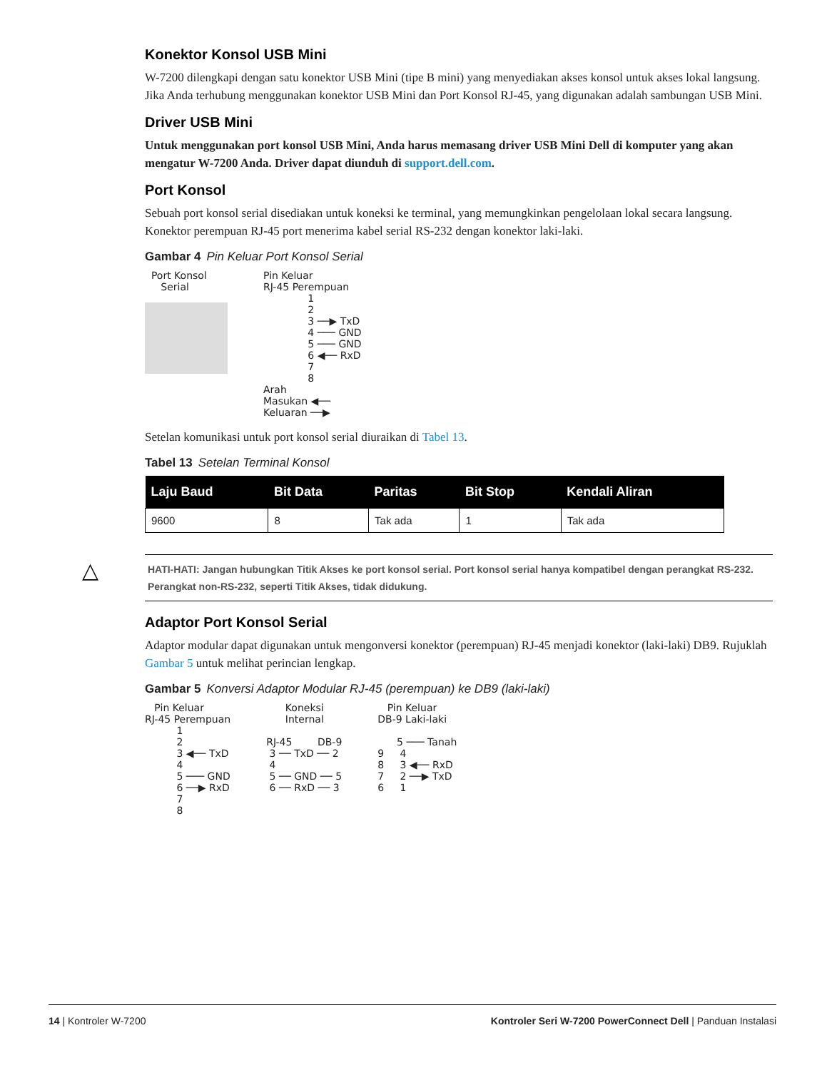Konektor Konsol USB Mini
W-7200 dilengkapi dengan satu konektor USB Mini (tipe B mini) yang menyediakan akses konsol untuk akses lokal langsung. Jika Anda terhubung menggunakan konektor USB Mini dan Port Konsol RJ-45, yang digunakan adalah sambungan USB Mini.
Driver USB Mini
Untuk menggunakan port konsol USB Mini, Anda harus memasang driver USB Mini Dell di komputer yang akan mengatur W-7200 Anda. Driver dapat diunduh di support.dell.com.
Port Konsol
Sebuah port konsol serial disediakan untuk koneksi ke terminal, yang memungkinkan pengelolaan lokal secara langsung. Konektor perempuan RJ-45 port menerima kabel serial RS-232 dengan konektor laki-laki.
Gambar 4 Pin Keluar Port Konsol Serial
Port Konsol Serial
Pin Keluar RJ-45 Perempuan 1 2 3 ──▶ TxD 4 ─── GND 5 ─── GND 6 ◀── RxD 7 8 Arah Masukan ◀── Keluaran ──▶
Setelan komunikasi untuk port konsol serial diuraikan di Tabel 13.
Tabel 13 Setelan Terminal Konsol
| Laju Baud | Bit Data | Paritas | Bit Stop | Kendali Aliran |
| --- | --- | --- | --- | --- |
| 9600 | 8 | Tak ada | 1 | Tak ada |
△ HATI-HATI: Jangan hubungkan Titik Akses ke port konsol serial. Port konsol serial hanya kompatibel dengan perangkat RS-232. Perangkat non-RS-232, seperti Titik Akses, tidak didukung.
Adaptor Port Konsol Serial
Adaptor modular dapat digunakan untuk mengonversi konektor (perempuan) RJ-45 menjadi konektor (laki-laki) DB9. Rujuklah Gambar 5 untuk melihat perincian lengkap.
Gambar 5 Konversi Adaptor Modular RJ-45 (perempuan) ke DB9 (laki-laki)
Pin Keluar RJ-45 Perempuan 1 2 3 ◀── TxD 4 5 ─── GND 6 ──▶ RxD 7 8
Koneksi Internal RJ-45 DB-9 3 ── TxD ── 2 4 5 ── GND ── 5 6 ── RxD ── 3
Pin Keluar DB-9 Laki-laki 5 ─── Tanah 9 4 8 3 ◀── RxD 7 2 ──▶ TxD 6 1
14 | Kontroler W-7200 Kontroler Seri W-7200 PowerConnect Dell | Panduan Instalasi